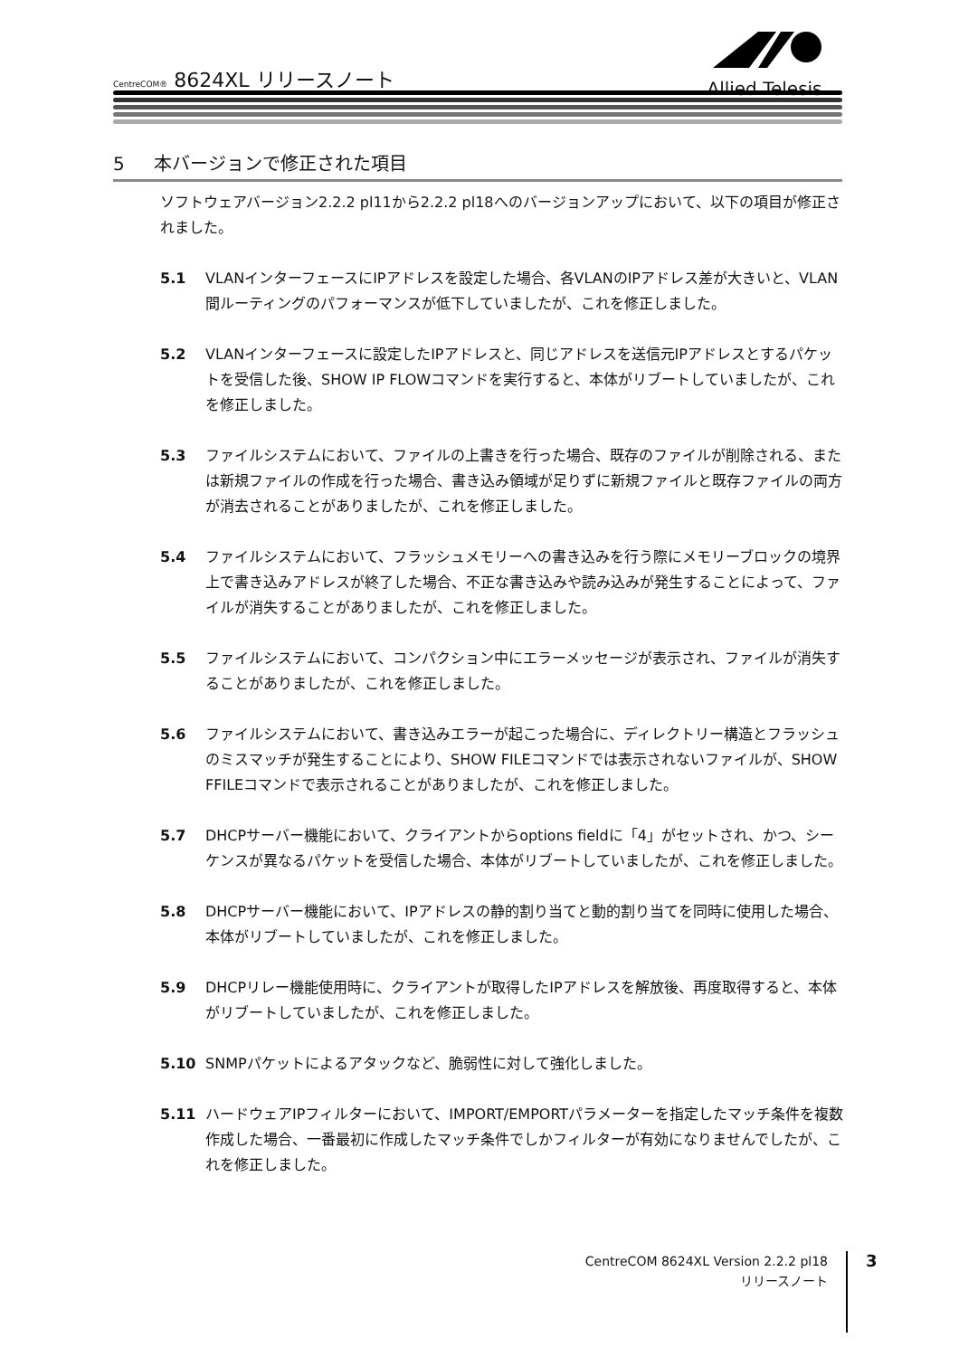CentreCOM® 8624XL リリースノート
Allied Telesis
5 本バージョンで修正された項目
ソフトウェアバージョン2.2.2 pl11から2.2.2 pl18へのバージョンアップにおいて、以下の項目が修正されました。
5.1 VLANインターフェースにIPアドレスを設定した場合、各VLANのIPアドレス差が大きいと、VLAN間ルーティングのパフォーマンスが低下していましたが、これを修正しました。
5.2 VLANインターフェースに設定したIPアドレスと、同じアドレスを送信元IPアドレスとするパケットを受信した後、SHOW IP FLOWコマンドを実行すると、本体がリブートしていましたが、これを修正しました。
5.3 ファイルシステムにおいて、ファイルの上書きを行った場合、既存のファイルが削除される、または新規ファイルの作成を行った場合、書き込み領域が足りずに新規ファイルと既存ファイルの両方が消去されることがありましたが、これを修正しました。
5.4 ファイルシステムにおいて、フラッシュメモリーへの書き込みを行う際にメモリーブロックの境界上で書き込みアドレスが終了した場合、不正な書き込みや読み込みが発生することによって、ファイルが消失することがありましたが、これを修正しました。
5.5 ファイルシステムにおいて、コンパクション中にエラーメッセージが表示され、ファイルが消失することがありましたが、これを修正しました。
5.6 ファイルシステムにおいて、書き込みエラーが起こった場合に、ディレクトリー構造とフラッシュのミスマッチが発生することにより、SHOW FILEコマンドでは表示されないファイルが、SHOW FFILEコマンドで表示されることがありましたが、これを修正しました。
5.7 DHCPサーバー機能において、クライアントからoptions fieldに「4」がセットされ、かつ、シーケンスが異なるパケットを受信した場合、本体がリブートしていましたが、これを修正しました。
5.8 DHCPサーバー機能において、IPアドレスの静的割り当てと動的割り当てを同時に使用した場合、本体がリブートしていましたが、これを修正しました。
5.9 DHCPリレー機能使用時に、クライアントが取得したIPアドレスを解放後、再度取得すると、本体がリブートしていましたが、これを修正しました。
5.10 SNMPパケットによるアタックなど、脆弱性に対して強化しました。
5.11 ハードウェアIPフィルターにおいて、IMPORT/EMPORTパラメーターを指定したマッチ条件を複数作成した場合、一番最初に作成したマッチ条件でしかフィルターが有効になりませんでしたが、これを修正しました。
CentreCOM 8624XL Version 2.2.2 pl18
リリースノート
3